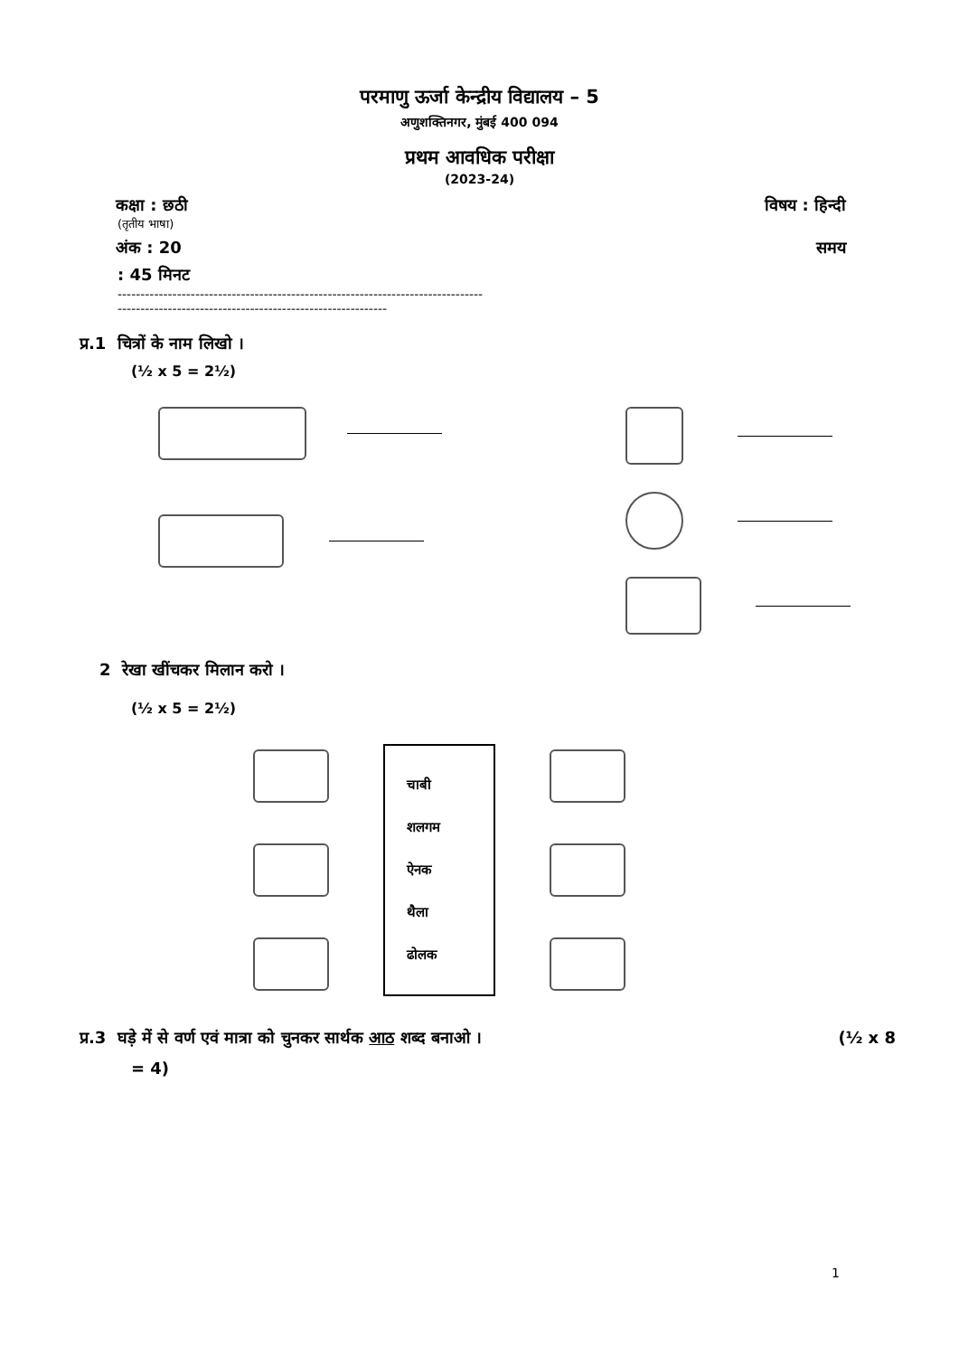परमाणु ऊर्जा केन्द्रीय विद्यालय – 5
अणुशक्तिनगर, मुंबई 400 094
प्रथम आवधिक परीक्षा
(2023-24)
कक्षा : छठी विषय : हिन्दी
(तृतीय भाषा)
अंक : 20 समय
: 45 मिनट
--------------------------------------------------------------------------------
-----------------------------------------------------------
प्र.1 चित्रों के नाम लिखो ।
(½ x 5 = 2½)
2 रेखा खींचकर मिलान करो ।
(½ x 5 = 2½)
चाबी
शलगम
ऐनक
थैला
ढोलक
प्र.3 घड़े में से वर्ण एवं मात्रा को चुनकर सार्थक आठ शब्द बनाओ । (½ x 8
= 4)
1